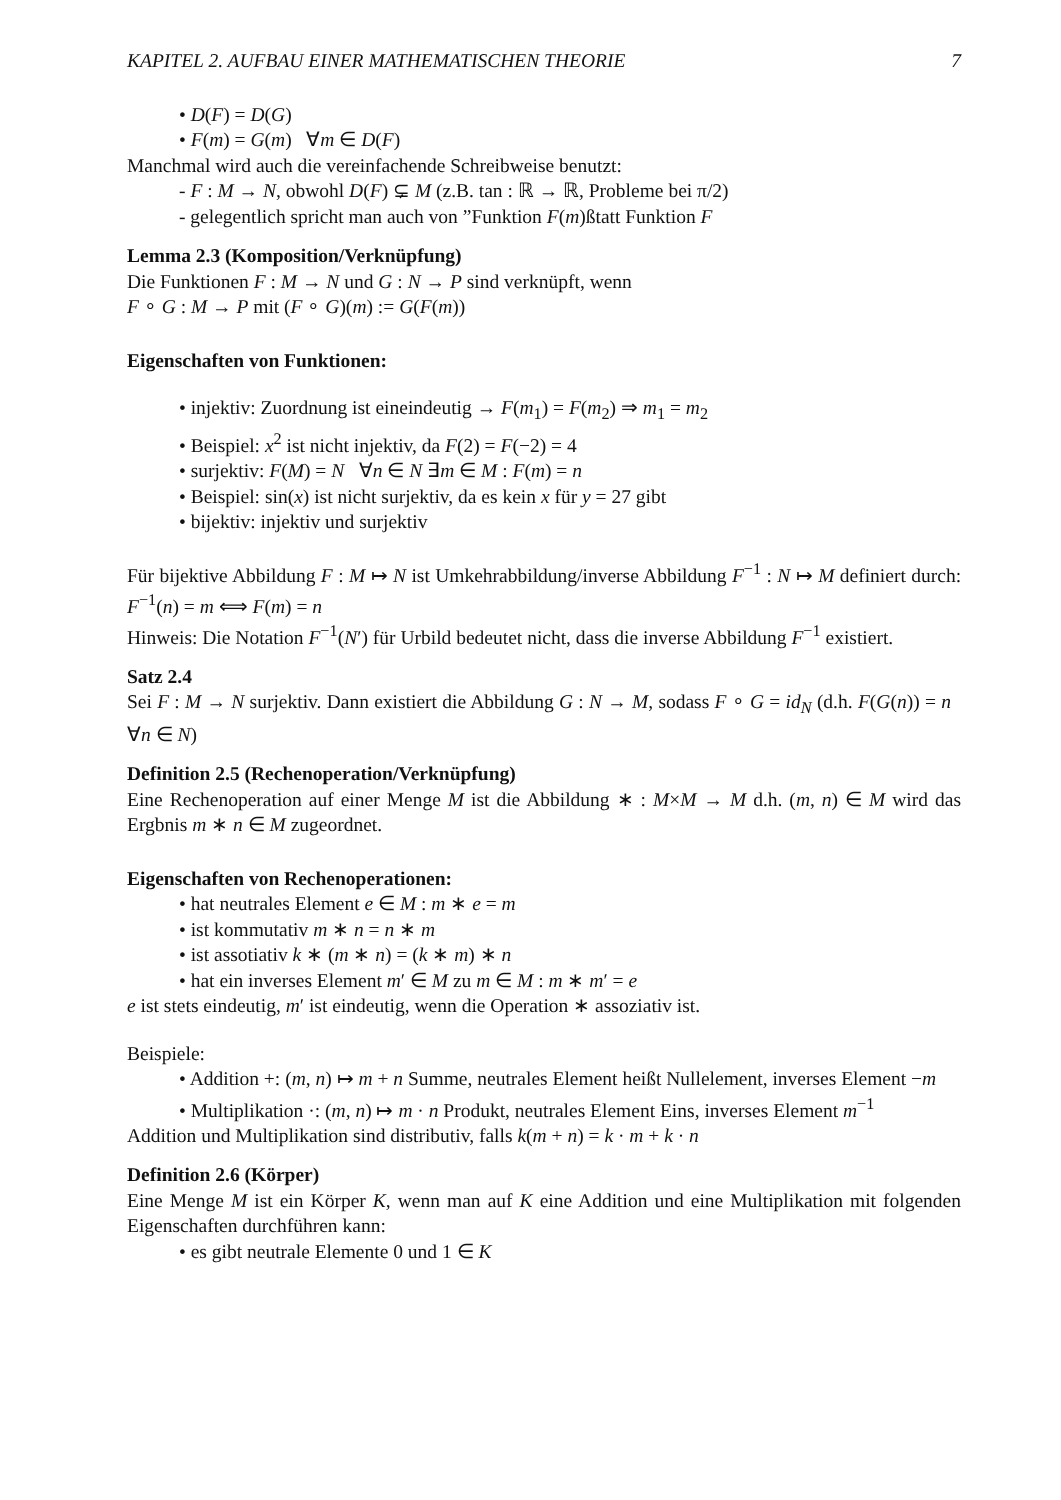KAPITEL 2. AUFBAU EINER MATHEMATISCHEN THEORIE 7
• D(F) = D(G)
• F(m) = G(m) ∀m ∈ D(F)
Manchmal wird auch die vereinfachende Schreibweise benutzt:
- F : M → N, obwohl D(F) ⊊ M (z.B. tan : ℝ → ℝ, Probleme bei π/2)
- gelegentlich spricht man auch von ”Funktion F(m)ßtatt Funktion F
Lemma 2.3 (Komposition/Verknüpfung)
Die Funktionen F : M → N und G : N → P sind verknüpft, wenn
F ∘ G : M → P mit (F ∘ G)(m) := G(F(m))
Eigenschaften von Funktionen:
• injektiv: Zuordnung ist eineindeutig → F(m<sub>1</sub>) = F(m<sub>2</sub>) ⇒ m<sub>1</sub> = m<sub>2</sub>
• Beispiel: x<sup>2</sup> ist nicht injektiv, da F(2) = F(−2) = 4
• surjektiv: F(M) = N ∀n ∈ N ∃m ∈ M : F(m) = n
• Beispiel: sin(x) ist nicht surjektiv, da es kein x für y = 27 gibt
• bijektiv: injektiv und surjektiv
Für bijektive Abbildung F : M ↦ N ist Umkehrabbildung/inverse Abbildung F<sup>−1</sup> : N ↦ M definiert durch: F<sup>−1</sup>(n) = m ⟺ F(m) = n
Hinweis: Die Notation F<sup>−1</sup>(N′) für Urbild bedeutet nicht, dass die inverse Abbildung F<sup>−1</sup> existiert.
Satz 2.4
Sei F : M → N surjektiv. Dann existiert die Abbildung G : N → M, sodass F ∘ G = id<sub>N</sub> (d.h. F(G(n)) = n ∀n ∈ N)
Definition 2.5 (Rechenoperation/Verknüpfung)
Eine Rechenoperation auf einer Menge M ist die Abbildung ∗ : M×M → M d.h. (m, n) ∈ M wird das Ergbnis m ∗ n ∈ M zugeordnet.
Eigenschaften von Rechenoperationen:
• hat neutrales Element e ∈ M : m ∗ e = m
• ist kommutativ m ∗ n = n ∗ m
• ist assotiativ k ∗ (m ∗ n) = (k ∗ m) ∗ n
• hat ein inverses Element m′ ∈ M zu m ∈ M : m ∗ m′ = e
e ist stets eindeutig, m′ ist eindeutig, wenn die Operation ∗ assoziativ ist.
Beispiele:
• Addition +: (m, n) ↦ m + n Summe, neutrales Element heißt Nullelement, inverses Element −m
• Multiplikation ·: (m, n) ↦ m · n Produkt, neutrales Element Eins, inverses Element m<sup>−1</sup>
Addition und Multiplikation sind distributiv, falls k(m + n) = k · m + k · n
Definition 2.6 (Körper)
Eine Menge M ist ein Körper K, wenn man auf K eine Addition und eine Multiplikation mit folgenden Eigenschaften durchführen kann:
• es gibt neutrale Elemente 0 und 1 ∈ K